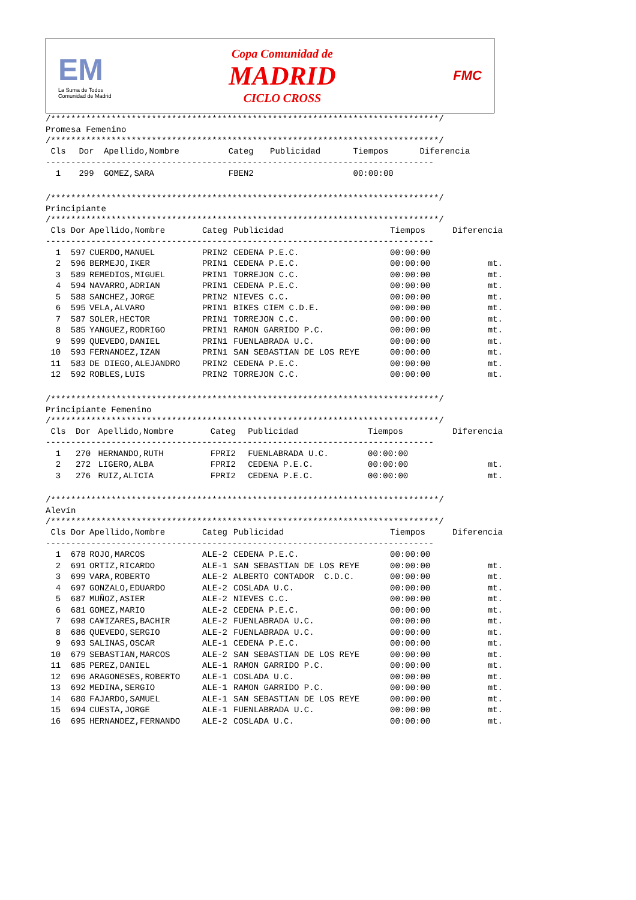EM
La Suma de Todos
Comunidad de Madrid
Copa Comunidad de
MADRID
CICLO CROSS
FMC
/*****************************************************************************/
Promesa Femenino
/*****************************************************************************/
| Cls | Dor | Apellido,Nombre | Categ | Publicidad | Tiempos | Diferencia |
| --- | --- | --- | --- | --- | --- | --- |
| ----------------------------------------------------------------------------- | | | | | | |
| 1 | 299 | GOMEZ,SARA | FBEN2 | | 00:00:00 | |
/*****************************************************************************/ Principiante /*****************************************************************************/
| Cls | Dor | Apellido,Nombre | Categ | Publicidad | Tiempos | Diferencia |
| --- | --- | --- | --- | --- | --- | --- |
| ----------------------------------------------------------------------------- | | | | | | |
| 1 | 597 | CUERDO,MANUEL | PRIN2 | CEDENA P.E.C. | 00:00:00 | |
| 2 | 596 | BERMEJO,IKER | PRIN1 | CEDENA P.E.C. | 00:00:00 | mt. |
| 3 | 589 | REMEDIOS,MIGUEL | PRIN1 | TORREJON C.C. | 00:00:00 | mt. |
| 4 | 594 | NAVARRO,ADRIAN | PRIN1 | CEDENA P.E.C. | 00:00:00 | mt. |
| 5 | 588 | SANCHEZ,JORGE | PRIN2 | NIEVES C.C. | 00:00:00 | mt. |
| 6 | 595 | VELA,ALVARO | PRIN1 | BIKES CIEM C.D.E. | 00:00:00 | mt. |
| 7 | 587 | SOLER,HECTOR | PRIN1 | TORREJON C.C. | 00:00:00 | mt. |
| 8 | 585 | YANGUEZ,RODRIGO | PRIN1 | RAMON GARRIDO P.C. | 00:00:00 | mt. |
| 9 | 599 | QUEVEDO,DANIEL | PRIN1 | FUENLABRADA U.C. | 00:00:00 | mt. |
| 10 | 593 | FERNANDEZ,IZAN | PRIN1 | SAN SEBASTIAN DE LOS REYE | 00:00:00 | mt. |
| 11 | 583 | DE DIEGO,ALEJANDRO | PRIN2 | CEDENA P.E.C. | 00:00:00 | mt. |
| 12 | 592 | ROBLES,LUIS | PRIN2 | TORREJON C.C. | 00:00:00 | mt. |
/*****************************************************************************/ Principiante Femenino /*****************************************************************************/
| Cls | Dor | Apellido,Nombre | Categ | Publicidad | Tiempos | Diferencia |
| --- | --- | --- | --- | --- | --- | --- |
| ----------------------------------------------------------------------------- | | | | | | |
| 1 | 270 | HERNANDO,RUTH | FPRI2 | FUENLABRADA U.C. | 00:00:00 | |
| 2 | 272 | LIGERO,ALBA | FPRI2 | CEDENA P.E.C. | 00:00:00 | mt. |
| 3 | 276 | RUIZ,ALICIA | FPRI2 | CEDENA P.E.C. | 00:00:00 | mt. |
/*****************************************************************************/ Alevín /*****************************************************************************/
| Cls | Dor | Apellido,Nombre | Categ | Publicidad | Tiempos | Diferencia |
| --- | --- | --- | --- | --- | --- | --- |
| ----------------------------------------------------------------------------- | | | | | | |
| 1 | 678 | ROJO,MARCOS | ALE-2 | CEDENA P.E.C. | 00:00:00 | |
| 2 | 691 | ORTIZ,RICARDO | ALE-1 | SAN SEBASTIAN DE LOS REYE | 00:00:00 | mt. |
| 3 | 699 | VARA,ROBERTO | ALE-2 | ALBERTO CONTADOR C.D.C. | 00:00:00 | mt. |
| 4 | 697 | GONZALO,EDUARDO | ALE-2 | COSLADA U.C. | 00:00:00 | mt. |
| 5 | 687 | MUÑOZ,ASIER | ALE-2 | NIEVES C.C. | 00:00:00 | mt. |
| 6 | 681 | GOMEZ,MARIO | ALE-2 | CEDENA P.E.C. | 00:00:00 | mt. |
| 7 | 698 | CA¥IZARES,BACHIR | ALE-2 | FUENLABRADA U.C. | 00:00:00 | mt. |
| 8 | 686 | QUEVEDO,SERGIO | ALE-2 | FUENLABRADA U.C. | 00:00:00 | mt. |
| 9 | 693 | SALINAS,OSCAR | ALE-1 | CEDENA P.E.C. | 00:00:00 | mt. |
| 10 | 679 | SEBASTIAN,MARCOS | ALE-2 | SAN SEBASTIAN DE LOS REYE | 00:00:00 | mt. |
| 11 | 685 | PEREZ,DANIEL | ALE-1 | RAMON GARRIDO P.C. | 00:00:00 | mt. |
| 12 | 696 | ARAGONESES,ROBERTO | ALE-1 | COSLADA U.C. | 00:00:00 | mt. |
| 13 | 692 | MEDINA,SERGIO | ALE-1 | RAMON GARRIDO P.C. | 00:00:00 | mt. |
| 14 | 680 | FAJARDO,SAMUEL | ALE-1 | SAN SEBASTIAN DE LOS REYE | 00:00:00 | mt. |
| 15 | 694 | CUESTA,JORGE | ALE-1 | FUENLABRADA U.C. | 00:00:00 | mt. |
| 16 | 695 | HERNANDEZ,FERNANDO | ALE-2 | COSLADA U.C. | 00:00:00 | mt. |